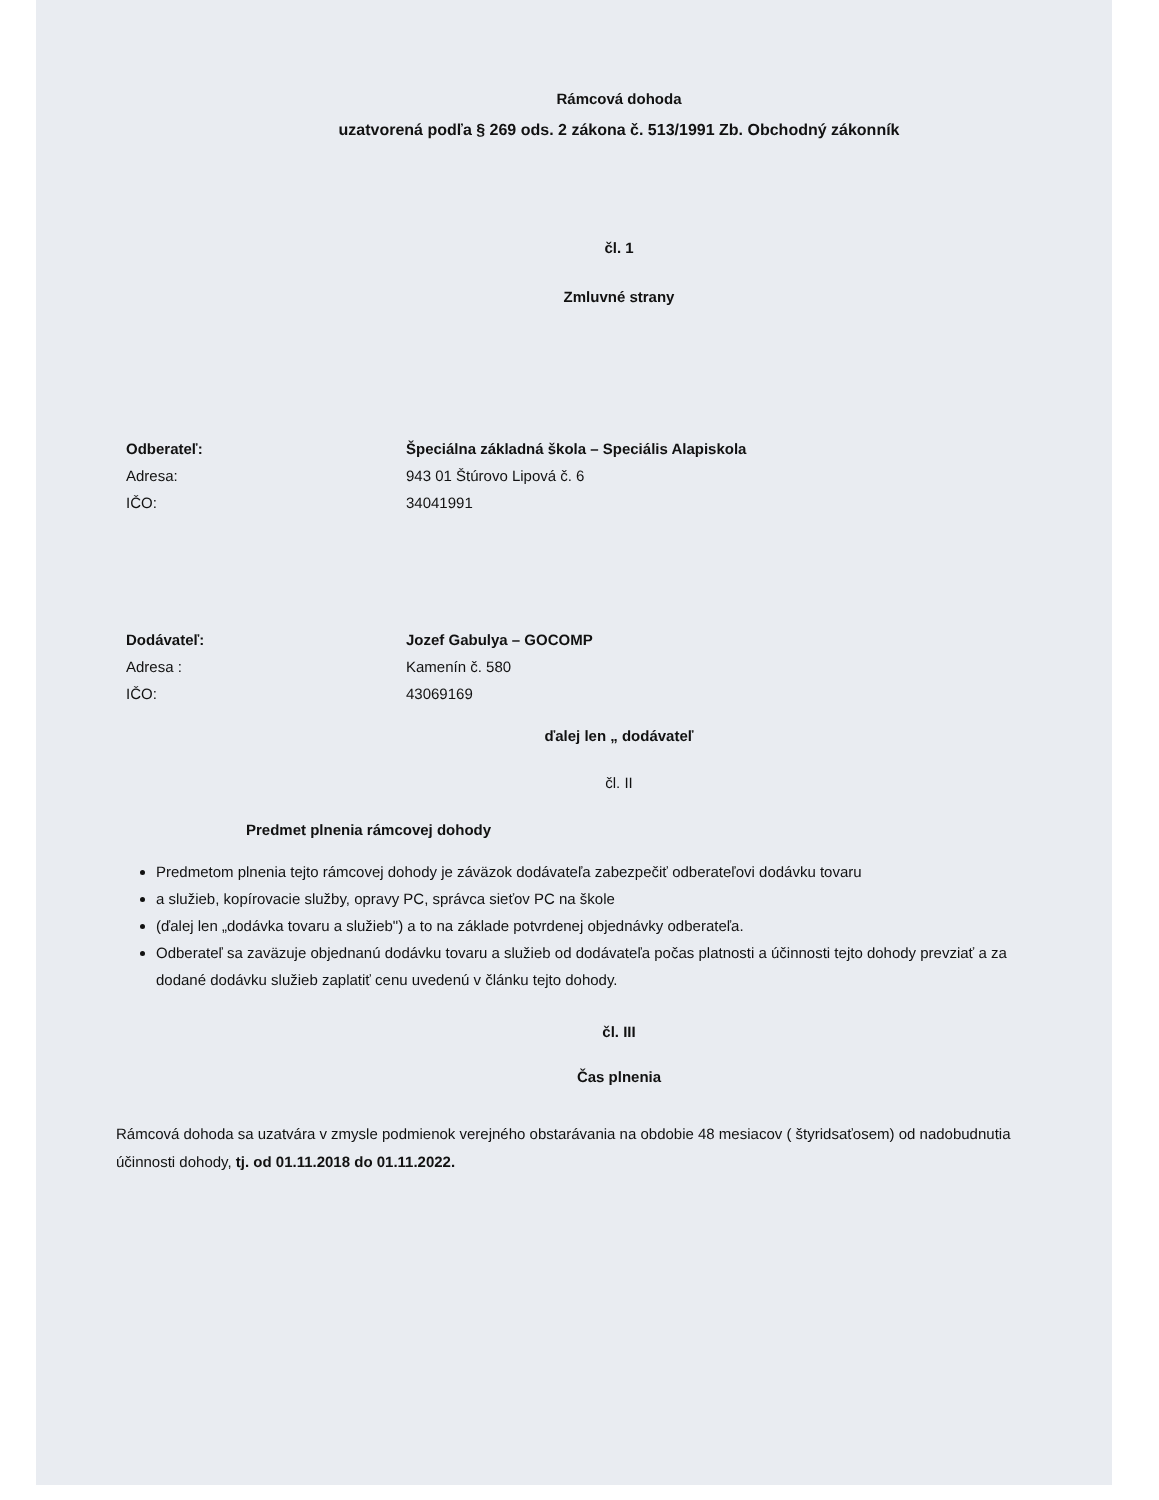Rámcová dohoda
uzatvorená podľa § 269 ods. 2 zákona č. 513/1991 Zb. Obchodný zákonník
čl. 1
Zmluvné strany
Odberateľ: Špeciálna základná škola – Speciális Alapiskola
Adresa: 943 01 Štúrovo Lipová č. 6
IČO: 34041991
Dodávateľ: Jozef Gabulya – GOCOMP
Adresa : Kamenín č. 580
IČO: 43069169
ďalej len „ dodávateľ
čl. II
Predmet plnenia rámcovej dohody
Predmetom plnenia tejto rámcovej dohody je záväzok dodávateľa zabezpečiť odberateľovi dodávku tovaru
a služieb, kopírovacie služby, opravy PC, správca sieťov PC na škole
(ďalej len „dodávka tovaru a služieb") a to na základe potvrdenej objednávky odberateľa.
Odberateľ sa zaväzuje objednanú dodávku tovaru a služieb od dodávateľa počas platnosti a účinnosti tejto dohody prevziať a za dodané dodávku služieb zaplatiť cenu uvedenú v článku tejto dohody.
čl. III
Čas plnenia
Rámcová dohoda sa uzatvára v zmysle podmienok verejného obstarávania na obdobie 48 mesiacov ( štyridsaťosem) od nadobudnutia účinnosti dohody, tj. od 01.11.2018 do 01.11.2022.